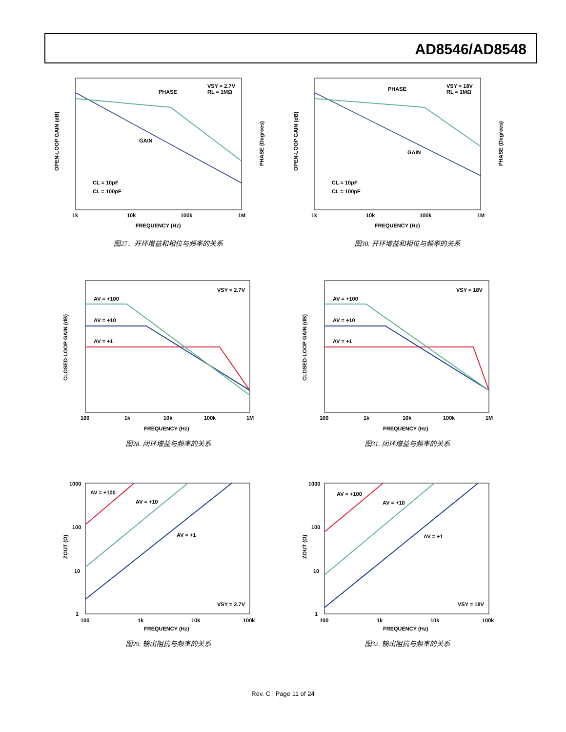AD8546/AD8548
OPEN-LOOP GAIN (dB)
PHASE (Degrees)
VSY = 2.7V
RL = 1MΩ
PHASE
GAIN
CL = 10pF
CL = 100pF
1k
10k
100k
1M
FREQUENCY (Hz)
图27．开环增益和相位与频率的关系
OPEN-LOOP GAIN (dB)
PHASE (Degrees)
VSY = 18V
RL = 1MΩ
PHASE
GAIN
CL = 10pF
CL = 100pF
1k
10k
100k
1M
FREQUENCY (Hz)
图30. 开环增益和相位与频率的关系
CLOSED-LOOP GAIN (dB)
VSY = 2.7V
AV = +100
AV = +10
AV = +1
100
1k
10k
100k
1M
FREQUENCY (Hz)
图28. 闭环增益与频率的关系
CLOSED-LOOP GAIN (dB)
VSY = 18V
AV = +100
AV = +10
AV = +1
100
1k
10k
100k
1M
FREQUENCY (Hz)
图31. 闭环增益与频率的关系
ZOUT (Ω)
1000
100
10
1
AV = +100
AV = +10
AV = +1
VSY = 2.7V
100
1k
10k
100k
FREQUENCY (Hz)
图29. 输出阻抗与频率的关系
ZOUT (Ω)
1000
100
10
1
AV = +100
AV = +10
AV = +1
VSY = 18V
100
1k
10k
100k
FREQUENCY (Hz)
图32. 输出阻抗与频率的关系
Rev. C | Page 11 of 24